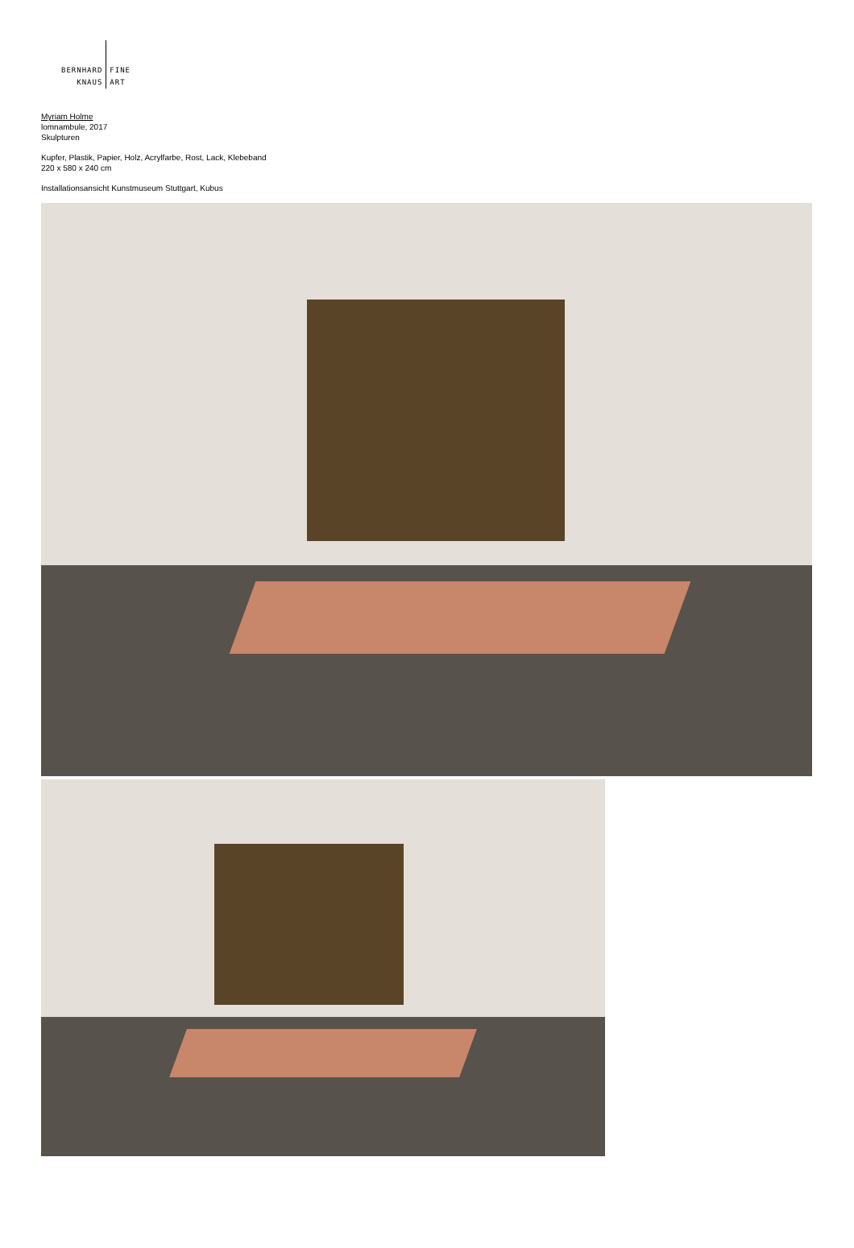BERNHARD
KNAUS
FINE
ART
Myriam Holme
lomnambule, 2017
Skulpturen
Kupfer, Plastik, Papier, Holz, Acrylfarbe, Rost, Lack, Klebeband
220 x 580 x 240 cm
Installationsansicht Kunstmuseum Stuttgart, Kubus